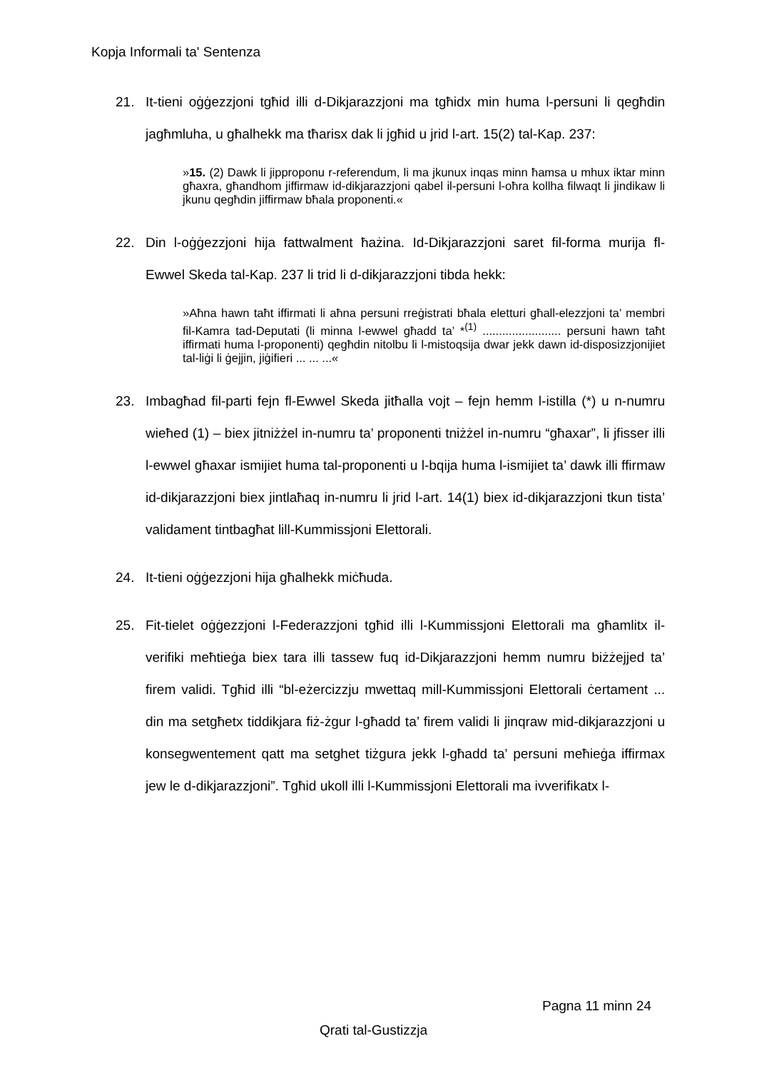Kopja Informali ta' Sentenza
21. It-tieni oġġezzjoni tgħid illi d-Dikjarazzjoni ma tgħidx min huma l-persuni li qegħdin jagħmluha, u għalhekk ma tħarisx dak li jgħid u jrid l-art. 15(2) tal-Kap. 237:
»15. (2) Dawk li jipproponu r-referendum, li ma jkunux inqas minn ħamsa u mhux iktar minn għaxra, għandhom jiffirmaw id-dikjarazzjoni qabel il-persuni l-oħra kollha filwaqt li jindikaw li jkunu qegħdin jiffirmaw bħala proponenti.«
22. Din l-oġġezzjoni hija fattwalment ħażina. Id-Dikjarazzjoni saret fil-forma murija fl-Ewwel Skeda tal-Kap. 237 li trid li d-dikjarazzjoni tibda hekk:
»Aħna hawn taħt iffirmati li aħna persuni rreġistrati bħala eletturi għall-elezzjoni ta’ membri fil-Kamra tad-Deputati (li minna l-ewwel għadd ta’ *<sup>(1)</sup> ........................ persuni hawn taħt iffirmati huma l-proponenti) qegħdin nitolbu li l-mistoqsija dwar jekk dawn id-disposizzjonijiet tal-liġi li ġejjin, jiġifieri ... ... ...«
23. Imbagħad fil-parti fejn fl-Ewwel Skeda jitħalla vojt – fejn hemm l-istilla (*) u n-numru wieħed (1) – biex jitniżżel in-numru ta’ proponenti tniżżel in-numru “għaxar”, li jfisser illi l-ewwel għaxar ismijiet huma tal-proponenti u l-bqija huma l-ismijiet ta’ dawk illi ffirmaw id-dikjarazzjoni biex jintlaħaq in-numru li jrid l-art. 14(1) biex id-dikjarazzjoni tkun tista’ validament tintbagħat lill-Kummissjoni Elettorali.
24. It-tieni oġġezzjoni hija għalhekk miċħuda.
25. Fit-tielet oġġezzjoni l-Federazzjoni tgħid illi l-Kummissjoni Elettorali ma għamlitx il-verifiki meħtieġa biex tara illi tassew fuq id-Dikjarazzjoni hemm numru biżżejjed ta’ firem validi. Tgħid illi “bl-eżercizzju mwettaq mill-Kummissjoni Elettorali ċertament ... din ma setgħetx tiddikjara fiż-żgur l-għadd ta’ firem validi li jinqraw mid-dikjarazzjoni u konsegwentement qatt ma setghet tiżgura jekk l-għadd ta’ persuni meħieġa iffirmax jew le d-dikjarazzjoni”. Tgħid ukoll illi l-Kummissjoni Elettorali ma ivverifikatx l-
Pagna 11 minn 24
Qrati tal-Gustizzja